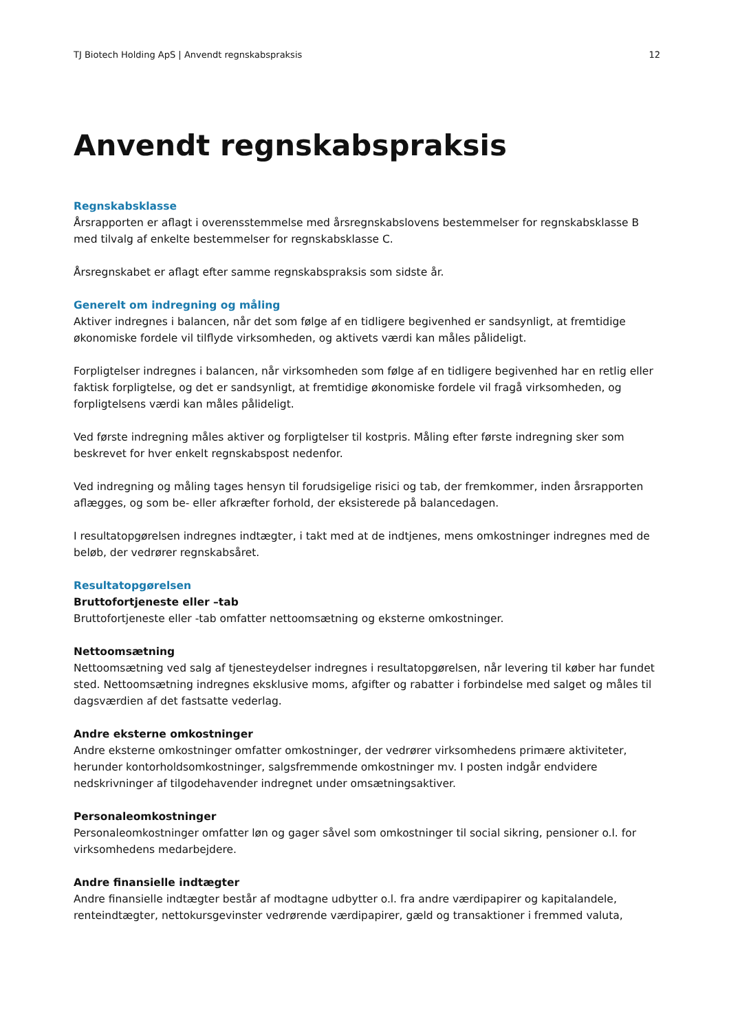TJ Biotech Holding ApS | Anvendt regnskabspraksis 12
Anvendt regnskabspraksis
Regnskabsklasse
Årsrapporten er aflagt i overensstemmelse med årsregnskabslovens bestemmelser for regnskabsklasse B med tilvalg af enkelte bestemmelser for regnskabsklasse C.
Årsregnskabet er aflagt efter samme regnskabspraksis som sidste år.
Generelt om indregning og måling
Aktiver indregnes i balancen, når det som følge af en tidligere begivenhed er sandsynligt, at fremtidige økonomiske fordele vil tilflyde virksomheden, og aktivets værdi kan måles pålideligt.
Forpligtelser indregnes i balancen, når virksomheden som følge af en tidligere begivenhed har en retlig eller faktisk forpligtelse, og det er sandsynligt, at fremtidige økonomiske fordele vil fragå virksomheden, og forpligtelsens værdi kan måles pålideligt.
Ved første indregning måles aktiver og forpligtelser til kostpris. Måling efter første indregning sker som beskrevet for hver enkelt regnskabspost nedenfor.
Ved indregning og måling tages hensyn til forudsigelige risici og tab, der fremkommer, inden årsrapporten aflægges, og som be- eller afkræfter forhold, der eksisterede på balancedagen.
I resultatopgørelsen indregnes indtægter, i takt med at de indtjenes, mens omkostninger indregnes med de beløb, der vedrører regnskabsåret.
Resultatopgørelsen
Bruttofortjeneste eller –tab
Bruttofortjeneste eller -tab omfatter nettoomsætning og eksterne omkostninger.
Nettoomsætning
Nettoomsætning ved salg af tjenesteydelser indregnes i resultatopgørelsen, når levering til køber har fundet sted. Nettoomsætning indregnes eksklusive moms, afgifter og rabatter i forbindelse med salget og måles til dagsværdien af det fastsatte vederlag.
Andre eksterne omkostninger
Andre eksterne omkostninger omfatter omkostninger, der vedrører virksomhedens primære aktiviteter, herunder kontorholdsomkostninger, salgsfremmende omkostninger mv. I posten indgår endvidere nedskrivninger af tilgodehavender indregnet under omsætningsaktiver.
Personaleomkostninger
Personaleomkostninger omfatter løn og gager såvel som omkostninger til social sikring, pensioner o.l. for virksomhedens medarbejdere.
Andre finansielle indtægter
Andre finansielle indtægter består af modtagne udbytter o.l. fra andre værdipapirer og kapitalandele, renteindtægter, nettokursgevinster vedrørende værdipapirer, gæld og transaktioner i fremmed valuta,